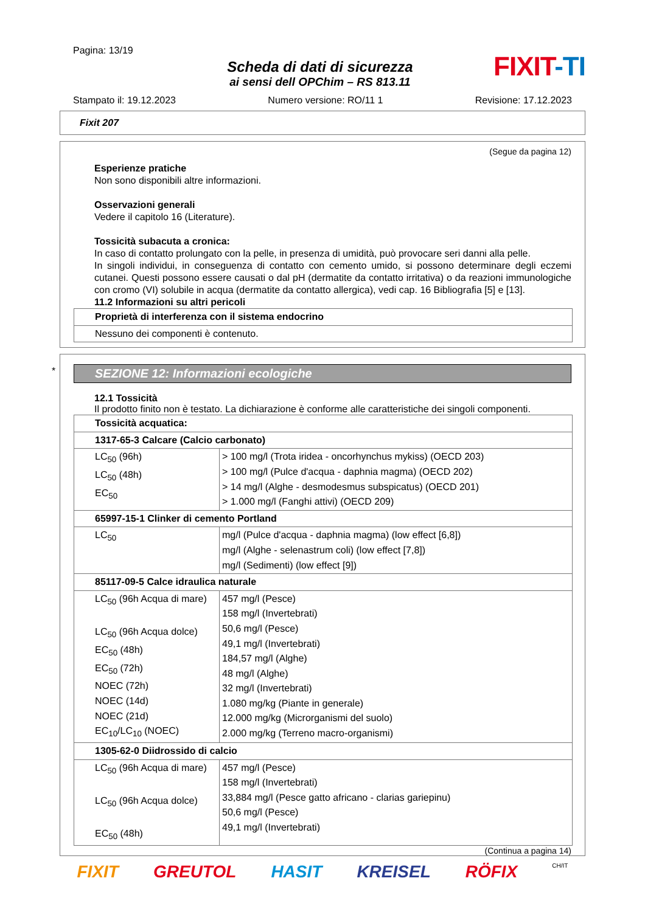Pagina: 13/19
Scheda di dati di sicurezza
ai sensi dell OPChim – RS 813.11
FIXIT-TI
Stampato il: 19.12.2023 Numero versione: RO/11 1 Revisione: 17.12.2023
Fixit 207
(Segue da pagina 12)
Esperienze pratiche
Non sono disponibili altre informazioni.
Osservazioni generali
Vedere il capitolo 16 (Literature).
Tossicità subacuta a cronica:
In caso di contatto prolungato con la pelle, in presenza di umidità, può provocare seri danni alla pelle.
In singoli individui, in conseguenza di contatto con cemento umido, si possono determinare degli eczemi cutanei. Questi possono essere causati o dal pH (dermatite da contatto irritativa) o da reazioni immunologiche con cromo (VI) solubile in acqua (dermatite da contatto allergica), vedi cap. 16 Bibliografia [5] e [13].
11.2 Informazioni su altri pericoli
| Proprietà di interferenza con il sistema endocrino |
| Nessuno dei componenti è contenuto. |
*
SEZIONE 12: Informazioni ecologiche
12.1 Tossicità
Il prodotto finito non è testato. La dichiarazione è conforme alle caratteristiche dei singoli componenti.
| Tossicità acquatica: | |
| 1317-65-3 Calcare (Calcio carbonato) | |
| LC<sub>50</sub> (96h) LC<sub>50</sub> (48h) EC<sub>50</sub> | > 100 mg/l (Trota iridea - oncorhynchus mykiss) (OECD 203) > 100 mg/l (Pulce d'acqua - daphnia magma) (OECD 202) > 14 mg/l (Alghe - desmodesmus subspicatus) (OECD 201) > 1.000 mg/l (Fanghi attivi) (OECD 209) |
| 65997-15-1 Clinker di cemento Portland | |
| LC<sub>50</sub> | mg/l (Pulce d'acqua - daphnia magma) (low effect [6,8]) mg/l (Alghe - selenastrum coli) (low effect [7,8]) mg/l (Sedimenti) (low effect [9]) |
| 85117-09-5 Calce idraulica naturale | |
| LC<sub>50</sub> (96h Acqua di mare) LC<sub>50</sub> (96h Acqua dolce) EC<sub>50</sub> (48h) EC<sub>50</sub> (72h) NOEC (72h) NOEC (14d) NOEC (21d) EC<sub>10</sub>/LC<sub>10</sub> (NOEC) | 457 mg/l (Pesce) 158 mg/l (Invertebrati) 50,6 mg/l (Pesce) 49,1 mg/l (Invertebrati) 184,57 mg/l (Alghe) 48 mg/l (Alghe) 32 mg/l (Invertebrati) 1.080 mg/kg (Piante in generale) 12.000 mg/kg (Microrganismi del suolo) 2.000 mg/kg (Terreno macro-organismi) |
| 1305-62-0 Diidrossido di calcio | |
| LC<sub>50</sub> (96h Acqua di mare) LC<sub>50</sub> (96h Acqua dolce) EC<sub>50</sub> (48h) | 457 mg/l (Pesce) 158 mg/l (Invertebrati) 33,884 mg/l (Pesce gatto africano - clarias gariepinu) 50,6 mg/l (Pesce) 49,1 mg/l (Invertebrati) |
(Continua a pagina 14)
FIXIT GREUTOL HASIT KREISEL RÖFIX CH/IT